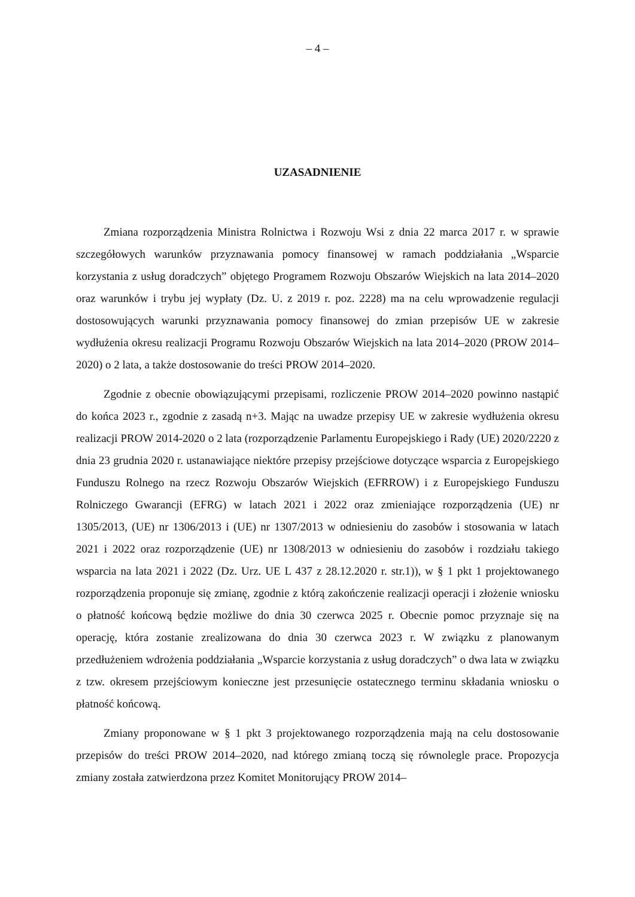– 4 –
UZASADNIENIE
Zmiana rozporządzenia Ministra Rolnictwa i Rozwoju Wsi z dnia 22 marca 2017 r. w sprawie szczegółowych warunków przyznawania pomocy finansowej w ramach poddziałania „Wsparcie korzystania z usług doradczych” objętego Programem Rozwoju Obszarów Wiejskich na lata 2014–2020 oraz warunków i trybu jej wypłaty (Dz. U. z 2019 r. poz. 2228) ma na celu wprowadzenie regulacji dostosowujących warunki przyznawania pomocy finansowej do zmian przepisów UE w zakresie wydłużenia okresu realizacji Programu Rozwoju Obszarów Wiejskich na lata 2014–2020 (PROW 2014–2020) o 2 lata, a także dostosowanie do treści PROW 2014–2020.
Zgodnie z obecnie obowiązującymi przepisami, rozliczenie PROW 2014–2020 powinno nastąpić do końca 2023 r., zgodnie z zasadą n+3. Mając na uwadze przepisy UE w zakresie wydłużenia okresu realizacji PROW 2014-2020 o 2 lata (rozporządzenie Parlamentu Europejskiego i Rady (UE) 2020/2220 z dnia 23 grudnia 2020 r. ustanawiające niektóre przepisy przejściowe dotyczące wsparcia z Europejskiego Funduszu Rolnego na rzecz Rozwoju Obszarów Wiejskich (EFRROW) i z Europejskiego Funduszu Rolniczego Gwarancji (EFRG) w latach 2021 i 2022 oraz zmieniające rozporządzenia (UE) nr 1305/2013, (UE) nr 1306/2013 i (UE) nr 1307/2013 w odniesieniu do zasobów i stosowania w latach 2021 i 2022 oraz rozporządzenie (UE) nr 1308/2013 w odniesieniu do zasobów i rozdziału takiego wsparcia na lata 2021 i 2022 (Dz. Urz. UE L 437 z 28.12.2020 r. str.1)), w § 1 pkt 1 projektowanego rozporządzenia proponuje się zmianę, zgodnie z którą zakończenie realizacji operacji i złożenie wniosku o płatność końcową będzie możliwe do dnia 30 czerwca 2025 r. Obecnie pomoc przyznaje się na operację, która zostanie zrealizowana do dnia 30 czerwca 2023 r. W związku z planowanym przedłużeniem wdrożenia poddziałania „Wsparcie korzystania z usług doradczych” o dwa lata w związku z tzw. okresem przejściowym konieczne jest przesunięcie ostatecznego terminu składania wniosku o płatność końcową.
Zmiany proponowane w § 1 pkt 3 projektowanego rozporządzenia mają na celu dostosowanie przepisów do treści PROW 2014–2020, nad którego zmianą toczą się równolegle prace. Propozycja zmiany została zatwierdzona przez Komitet Monitorujący PROW 2014–